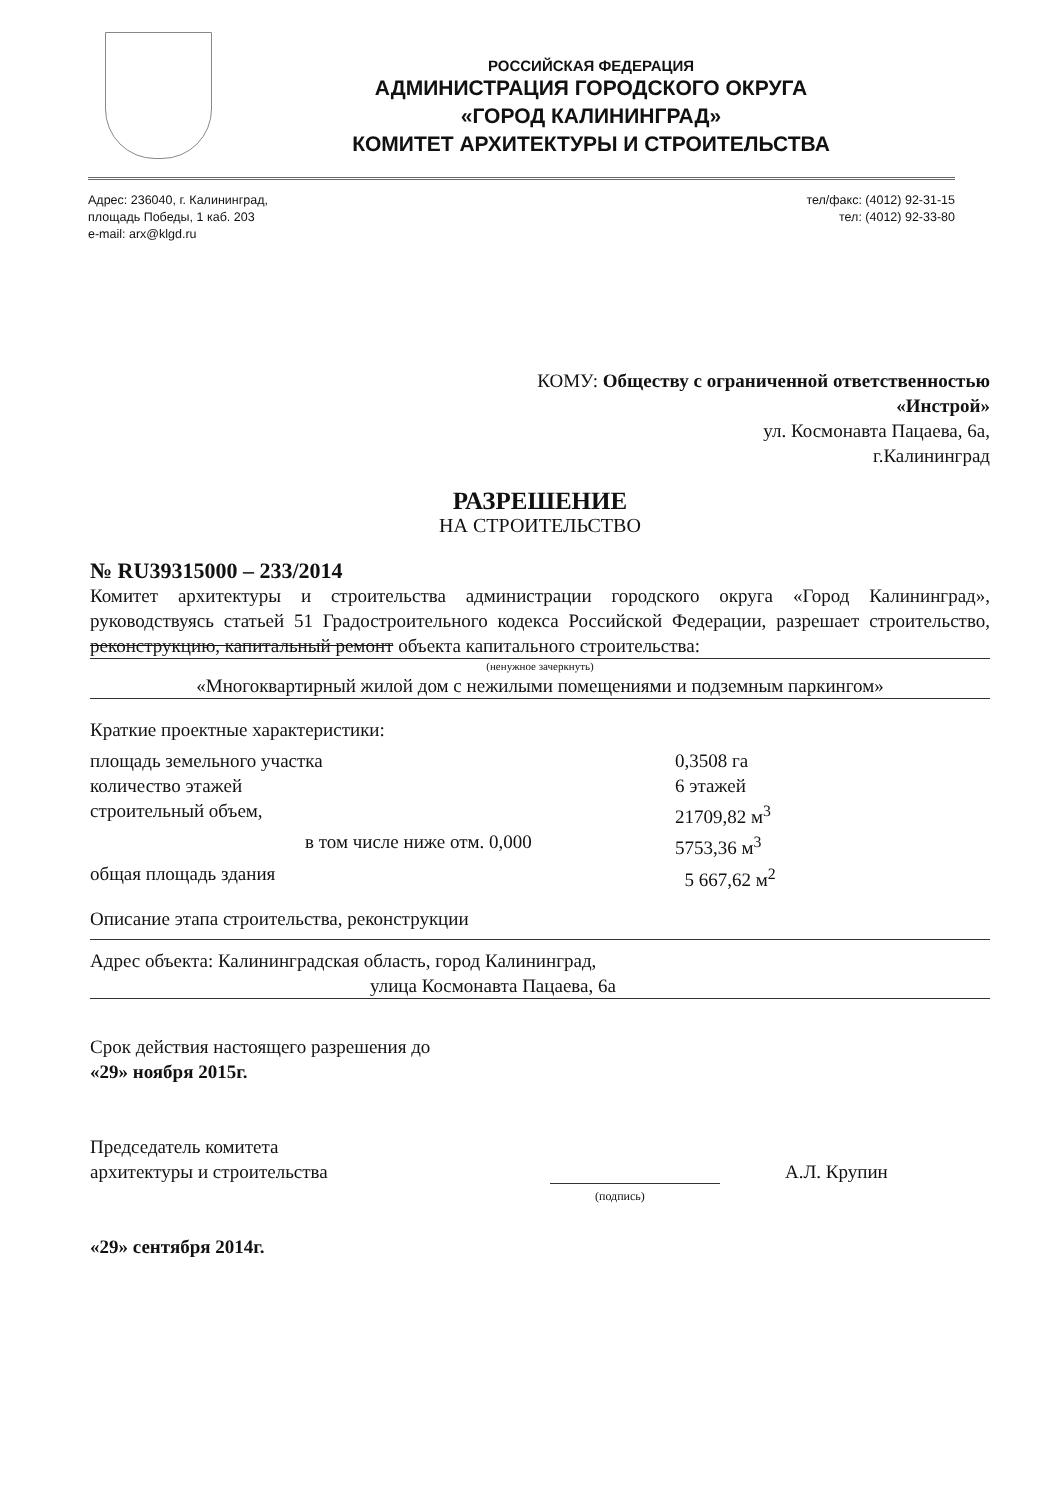РОССИЙСКАЯ ФЕДЕРАЦИЯ
АДМИНИСТРАЦИЯ ГОРОДСКОГО ОКРУГА
«ГОРОД КАЛИНИНГРАД»
КОМИТЕТ АРХИТЕКТУРЫ И СТРОИТЕЛЬСТВА
Адрес: 236040, г. Калининград,
площадь Победы, 1 каб. 203
e-mail: arx@klgd.ru
тел/факс: (4012) 92-31-15
тел: (4012) 92-33-80
КОМУ: Обществу с ограниченной ответственностью
«Инстрой»
ул. Космонавта Пацаева, 6а,
г.Калининград
РАЗРЕШЕНИЕ
НА СТРОИТЕЛЬСТВО
№ RU39315000 – 233/2014
Комитет архитектуры и строительства администрации городского округа «Город Калининград», руководствуясь статьей 51 Градостроительного кодекса Российской Федерации, разрешает строительство, реконструкцию, капитальный ремонт объекта капитального строительства:
(ненужное зачеркнуть)
«Многоквартирный жилой дом с нежилыми помещениями и подземным паркингом»
Краткие проектные характеристики:
площадь земельного участка 0,3508 га
количество этажей 6 этажей
строительный объем, 21709,82 м<sup>3</sup>
в том числе ниже отм. 0,000 5753,36 м<sup>3</sup>
общая площадь здания 5 667,62 м<sup>2</sup>
Описание этапа строительства, реконструкции
Адрес объекта: Калининградская область, город Калининград,
улица Космонавта Пацаева, 6а
Срок действия настоящего разрешения до
«29» ноября 2015г.
Председатель комитета
архитектуры и строительства
А.Л. Крупин
(подпись)
«29» сентября 2014г.